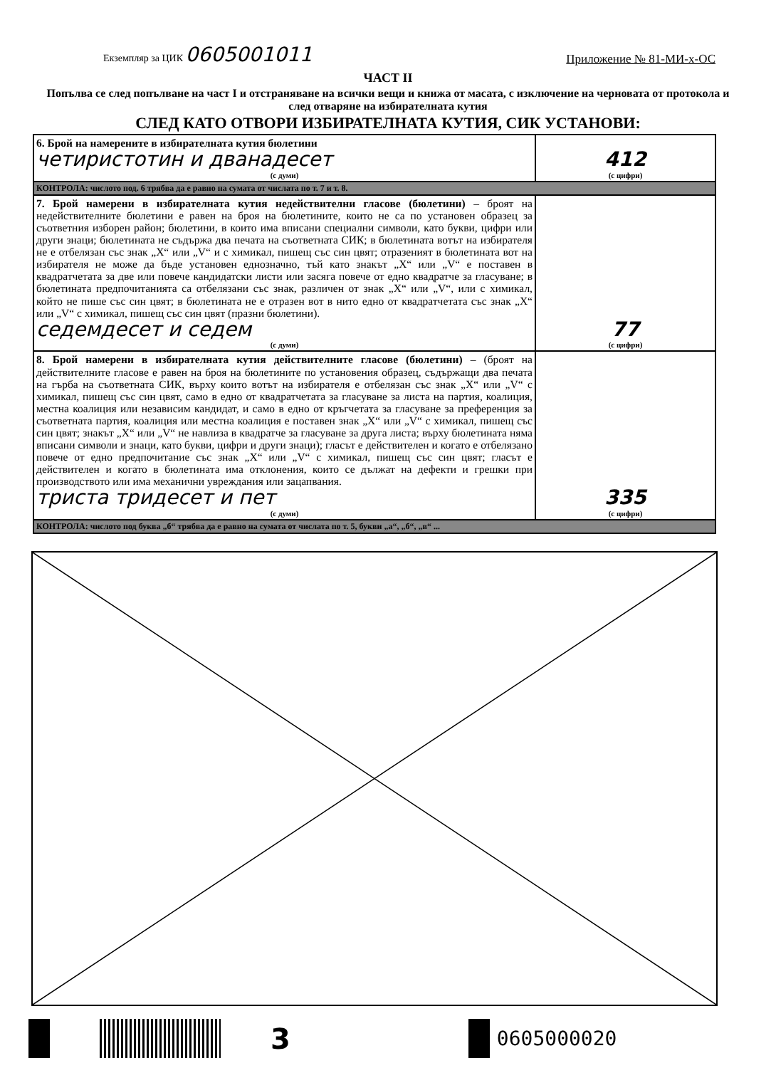Екземпляр за ЦИК 0605001011 Приложение № 81-МИ-х-ОС
ЧАСТ II
Попълва се след попълване на част I и отстраняване на всички вещи и книжа от масата, с изключение на черновата от протокола и след отваряне на избирателната кутия
СЛЕД КАТО ОТВОРИ ИЗБИРАТЕЛНАТА КУТИЯ, СИК УСТАНОВИ:
| 6. Брой на намерените в избирателната кутия бюлетини четиристотин и дванадесет (с думи) | 412 (с цифри) |
| КОНТРОЛА: числото под. 6 трябва да е равно на сумата от числата по т. 7 и т. 8. | |
| 7. Брой намерени в избирателната кутия недействителни гласове (бюлетини) – броят на недействителните бюлетини е равен на броя на бюлетините, които не са по установен образец за съответния изборен район; бюлетини, в които има вписани специални символи, като букви, цифри или други знаци; бюлетината не съдържа два печата на съответната СИК; в бюлетината вотът на избирателя не е отбелязан със знак „X“ или „V“ и с химикал, пишещ със син цвят; отразеният в бюлетината вот на избирателя не може да бъде установен еднозначно, тъй като знакът „X“ или „V“ е поставен в квадратчетата за две или повече кандидатски листи или засяга повече от едно квадратче за гласуване; в бюлетината предпочитанията са отбелязани със знак, различен от знак „X“ или „V“, или с химикал, който не пише със син цвят; в бюлетината не е отразен вот в нито едно от квадратчетата със знак „X“ или „V“ с химикал, пишещ със син цвят (празни бюлетини). седемдесет и седем (с думи) | 77 (с цифри) |
| 8. Брой намерени в избирателната кутия действителните гласове (бюлетини) – (броят на действителните гласове е равен на броя на бюлетините по установения образец, съдържащи два печата на гърба на съответната СИК, върху които вотът на избирателя е отбелязан със знак „X“ или „V“ с химикал, пишещ със син цвят, само в едно от квадратчетата за гласуване за листа на партия, коалиция, местна коалиция или независим кандидат, и само в едно от кръгчетата за гласуване за преференция за съответната партия, коалиция или местна коалиция е поставен знак „X“ или „V“ с химикал, пишещ със син цвят; знакът „X“ или „V“ не навлиза в квадратче за гласуване за друга листа; върху бюлетината няма вписани символи и знаци, като букви, цифри и други знаци); гласът е действителен и когато е отбелязано повече от едно предпочитание със знак „X“ или „V“ с химикал, пишещ със син цвят; гласът е действителен и когато в бюлетината има отклонения, които се дължат на дефекти и грешки при производството или има механични увреждания или зацапвания. триста тридесет и пет (с думи) | 335 (с цифри) |
| КОНТРОЛА: числото под буква „б“ трябва да е равно на сумата от числата по т. 5, букви „а“, „б“, „в“ ... | |
3
0605000020